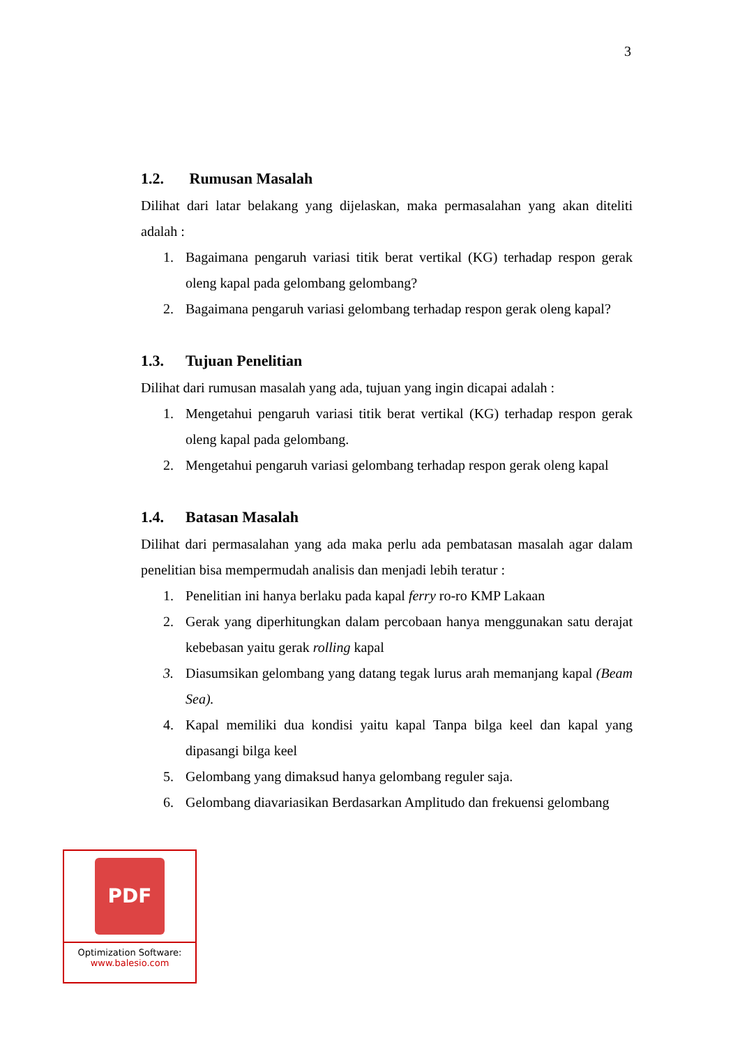3
1.2. Rumusan Masalah
Dilihat dari latar belakang yang dijelaskan, maka permasalahan yang akan diteliti adalah :
1. Bagaimana pengaruh variasi titik berat vertikal (KG) terhadap respon gerak oleng kapal pada gelombang gelombang?
2. Bagaimana pengaruh variasi gelombang terhadap respon gerak oleng kapal?
1.3. Tujuan Penelitian
Dilihat dari rumusan masalah yang ada, tujuan yang ingin dicapai adalah :
1. Mengetahui pengaruh variasi titik berat vertikal (KG) terhadap respon gerak oleng kapal pada gelombang.
2. Mengetahui pengaruh variasi gelombang terhadap respon gerak oleng kapal
1.4. Batasan Masalah
Dilihat dari permasalahan yang ada maka perlu ada pembatasan masalah agar dalam penelitian bisa mempermudah analisis dan menjadi lebih teratur :
1. Penelitian ini hanya berlaku pada kapal ferry ro-ro KMP Lakaan
2. Gerak yang diperhitungkan dalam percobaan hanya menggunakan satu derajat kebebasan yaitu gerak rolling kapal
3. Diasumsikan gelombang yang datang tegak lurus arah memanjang kapal (Beam Sea).
4. Kapal memiliki dua kondisi yaitu kapal Tanpa bilga keel dan kapal yang dipasangi bilga keel
5. Gelombang yang dimaksud hanya gelombang reguler saja.
6. Gelombang diavariasikan Berdasarkan Amplitudo dan frekuensi gelombang
PDF
Optimization Software:
www.balesio.com